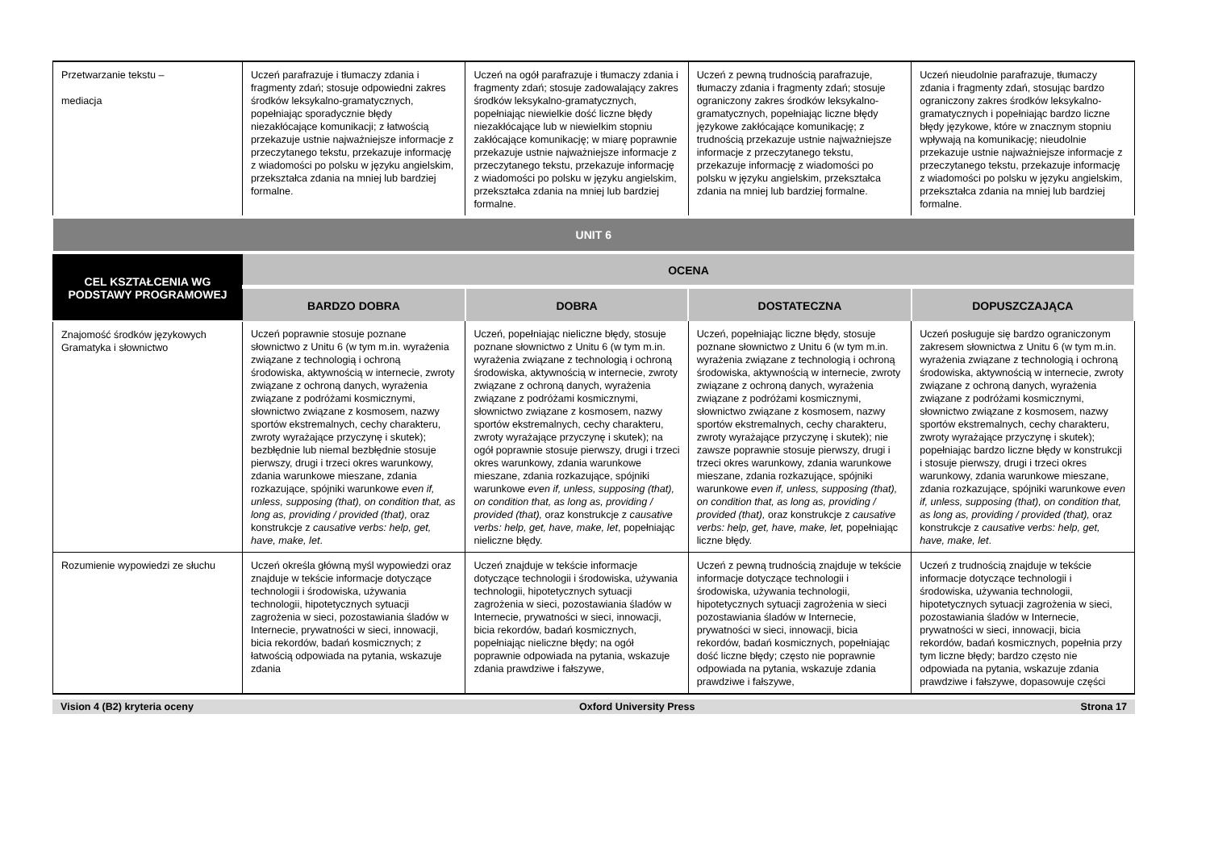| Przetwarzanie tekstu – mediacja | Uczeń parafrazuje i tłumaczy zdania i fragmenty zdań; stosuje odpowiedni zakres środków leksykalno-gramatycznych, popełniając sporadycznie błędy niezakłócające komunikacji; z łatwością przekazuje ustnie najważniejsze informacje z przeczytanego tekstu, przekazuje informację z wiadomości po polsku w języku angielskim, przekształca zdania na mniej lub bardziej formalne. | Uczeń na ogół parafrazuje i tłumaczy zdania i fragmenty zdań; stosuje zadowalający zakres środków leksykalno-gramatycznych, popełniając niewielkie dość liczne błędy niezakłócające lub w niewielkim stopniu zakłócające komunikację; w miarę poprawnie przekazuje ustnie najważniejsze informacje z przeczytanego tekstu, przekazuje informację z wiadomości po polsku w języku angielskim, przekształca zdania na mniej lub bardziej formalne. | Uczeń z pewną trudnością parafrazuje, tłumaczy zdania i fragmenty zdań; stosuje ograniczony zakres środków leksykalno-gramatycznych, popełniając liczne błędy językowe zakłócające komunikację; z trudnością przekazuje ustnie najważniejsze informacje z przeczytanego tekstu, przekazuje informację z wiadomości po polsku w języku angielskim, przekształca zdania na mniej lub bardziej formalne. | Uczeń nieudolnie parafrazuje, tłumaczy zdania i fragmenty zdań, stosując bardzo ograniczony zakres środków leksykalno-gramatycznych i popełniając bardzo liczne błędy językowe, które w znacznym stopniu wpływają na komunikację; nieudolnie przekazuje ustnie najważniejsze informacje z przeczytanego tekstu, przekazuje informację z wiadomości po polsku w języku angielskim, przekształca zdania na mniej lub bardziej formalne. |
| UNIT 6 | | | | |
| CEL KSZTAŁCENIA WG PODSTAWY PROGRAMOWEJ | OCENA | | | |
| | BARDZO DOBRA | DOBRA | DOSTATECZNA | DOPUSZCZAJĄCA |
| Znajomość środków językowych Gramatyka i słownictwo | Uczeń poprawnie stosuje poznane słownictwo z Unitu 6 (w tym m.in. wyrażenia związane z technologią i ochroną środowiska, aktywnością w internecie, zwroty związane z ochroną danych, wyrażenia związane z podróżami kosmicznymi, słownictwo związane z kosmosem, nazwy sportów ekstremalnych, cechy charakteru, zwroty wyrażające przyczynę i skutek); bezbłędnie lub niemal bezbłędnie stosuje pierwszy, drugi i trzeci okres warunkowy, zdania warunkowe mieszane, zdania rozkazujące, spójniki warunkowe even if, unless, supposing (that), on condition that, as long as, providing / provided (that), oraz konstrukcje z causative verbs: help, get, have, make, let . | Uczeń, popełniając nieliczne błędy, stosuje poznane słownictwo z Unitu 6 (w tym m.in. wyrażenia związane z technologią i ochroną środowiska, aktywnością w internecie, zwroty związane z ochroną danych, wyrażenia związane z podróżami kosmicznymi, słownictwo związane z kosmosem, nazwy sportów ekstremalnych, cechy charakteru, zwroty wyrażające przyczynę i skutek); na ogół poprawnie stosuje pierwszy, drugi i trzeci okres warunkowy, zdania warunkowe mieszane, zdania rozkazujące, spójniki warunkowe even if, unless, supposing (that), on condition that, as long as, providing / provided (that), oraz konstrukcje z causative verbs: help, get, have, make, let , popełniając nieliczne błędy. | Uczeń, popełniając liczne błędy, stosuje poznane słownictwo z Unitu 6 (w tym m.in. wyrażenia związane z technologią i ochroną środowiska, aktywnością w internecie, zwroty związane z ochroną danych, wyrażenia związane z podróżami kosmicznymi, słownictwo związane z kosmosem, nazwy sportów ekstremalnych, cechy charakteru, zwroty wyrażające przyczynę i skutek); nie zawsze poprawnie stosuje pierwszy, drugi i trzeci okres warunkowy, zdania warunkowe mieszane, zdania rozkazujące, spójniki warunkowe even if, unless, supposing (that), on condition that, as long as, providing / provided (that), oraz konstrukcje z causative verbs: help, get, have, make, let, popełniając liczne błędy. | Uczeń posługuje się bardzo ograniczonym zakresem słownictwa z Unitu 6 (w tym m.in. wyrażenia związane z technologią i ochroną środowiska, aktywnością w internecie, zwroty związane z ochroną danych, wyrażenia związane z podróżami kosmicznymi, słownictwo związane z kosmosem, nazwy sportów ekstremalnych, cechy charakteru, zwroty wyrażające przyczynę i skutek); popełniając bardzo liczne błędy w konstrukcji i stosuje pierwszy, drugi i trzeci okres warunkowy, zdania warunkowe mieszane, zdania rozkazujące, spójniki warunkowe even if, unless, supposing (that), on condition that, as long as, providing / provided (that), oraz konstrukcje z causative verbs: help, get, have, make, let . |
| Rozumienie wypowiedzi ze słuchu | Uczeń określa główną myśl wypowiedzi oraz znajduje w tekście informacje dotyczące technologii i środowiska, używania technologii, hipotetycznych sytuacji zagrożenia w sieci, pozostawiania śladów w Internecie, prywatności w sieci, innowacji, bicia rekordów, badań kosmicznych; z łatwością odpowiada na pytania, wskazuje zdania | Uczeń znajduje w tekście informacje dotyczące technologii i środowiska, używania technologii, hipotetycznych sytuacji zagrożenia w sieci, pozostawiania śladów w Internecie, prywatności w sieci, innowacji, bicia rekordów, badań kosmicznych, popełniając nieliczne błędy; na ogół poprawnie odpowiada na pytania, wskazuje zdania prawdziwe i fałszywe, | Uczeń z pewną trudnością znajduje w tekście informacje dotyczące technologii i środowiska, używania technologii, hipotetycznych sytuacji zagrożenia w sieci pozostawiania śladów w Internecie, prywatności w sieci, innowacji, bicia rekordów, badań kosmicznych, popełniając dość liczne błędy; często nie poprawnie odpowiada na pytania, wskazuje zdania prawdziwe i fałszywe, | Uczeń z trudnością znajduje w tekście informacje dotyczące technologii i środowiska, używania technologii, hipotetycznych sytuacji zagrożenia w sieci, pozostawiania śladów w Internecie, prywatności w sieci, innowacji, bicia rekordów, badań kosmicznych, popełnia przy tym liczne błędy; bardzo często nie odpowiada na pytania, wskazuje zdania prawdziwe i fałszywe, dopasowuje części |
Vision 4 (B2) kryteria oceny Oxford University Press Strona 17